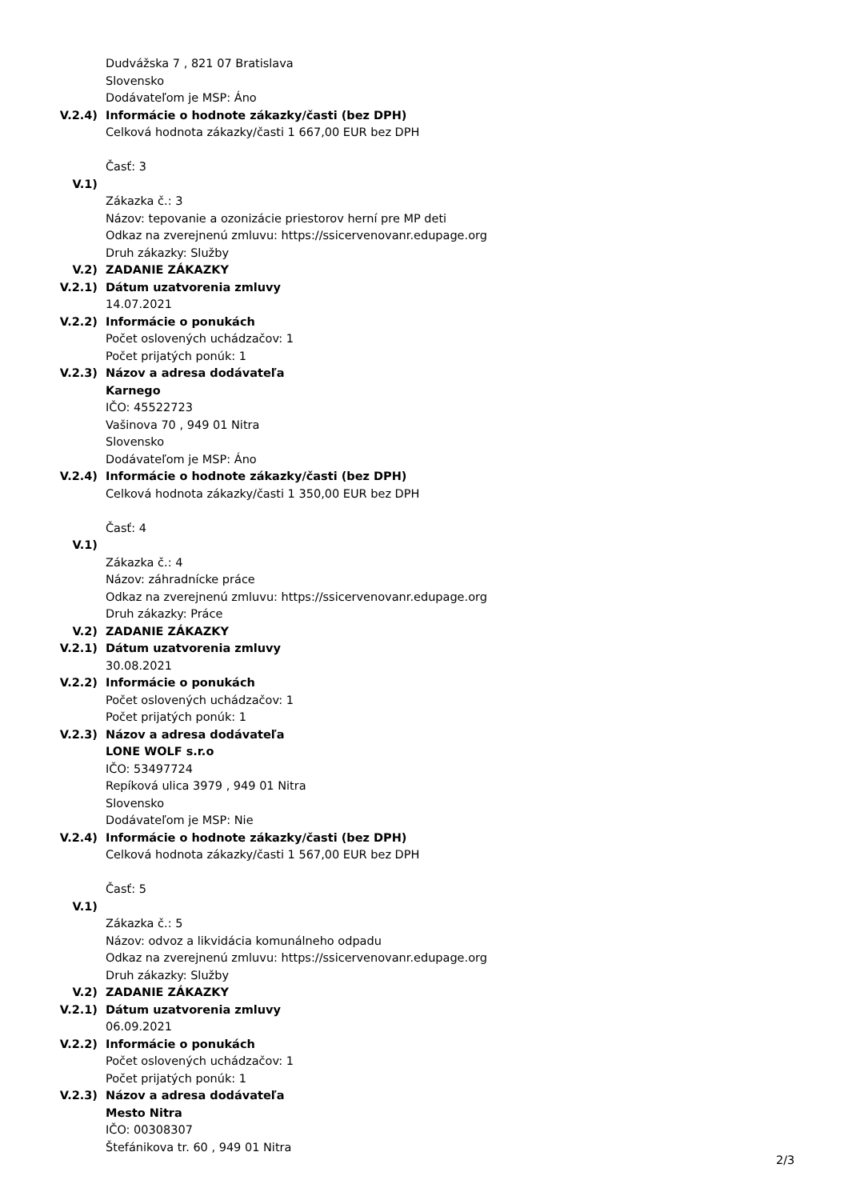Dudvážska 7 , 821 07 Bratislava
Slovensko
Dodávateľom je MSP: Áno
V.2.4) Informácie o hodnote zákazky/časti (bez DPH)
Celková hodnota zákazky/časti 1 667,00 EUR bez DPH
Časť: 3
V.1)
Zákazka č.: 3
Názov: tepovanie a ozonizácie priestorov herní pre MP deti
Odkaz na zverejnenú zmluvu: https://ssicervenovanr.edupage.org
Druh zákazky: Služby
V.2) ZADANIE ZÁKAZKY
V.2.1) Dátum uzatvorenia zmluvy
14.07.2021
V.2.2) Informácie o ponukách
Počet oslovených uchádzačov: 1
Počet prijatých ponúk: 1
V.2.3) Názov a adresa dodávateľa
Karnego
IČO: 45522723
Vašinova 70 , 949 01 Nitra
Slovensko
Dodávateľom je MSP: Áno
V.2.4) Informácie o hodnote zákazky/časti (bez DPH)
Celková hodnota zákazky/časti 1 350,00 EUR bez DPH
Časť: 4
V.1)
Zákazka č.: 4
Názov: záhradnícke práce
Odkaz na zverejnenú zmluvu: https://ssicervenovanr.edupage.org
Druh zákazky: Práce
V.2) ZADANIE ZÁKAZKY
V.2.1) Dátum uzatvorenia zmluvy
30.08.2021
V.2.2) Informácie o ponukách
Počet oslovených uchádzačov: 1
Počet prijatých ponúk: 1
V.2.3) Názov a adresa dodávateľa
LONE WOLF s.r.o
IČO: 53497724
Repíková ulica 3979 , 949 01 Nitra
Slovensko
Dodávateľom je MSP: Nie
V.2.4) Informácie o hodnote zákazky/časti (bez DPH)
Celková hodnota zákazky/časti 1 567,00 EUR bez DPH
Časť: 5
V.1)
Zákazka č.: 5
Názov: odvoz a likvidácia komunálneho odpadu
Odkaz na zverejnenú zmluvu: https://ssicervenovanr.edupage.org
Druh zákazky: Služby
V.2) ZADANIE ZÁKAZKY
V.2.1) Dátum uzatvorenia zmluvy
06.09.2021
V.2.2) Informácie o ponukách
Počet oslovených uchádzačov: 1
Počet prijatých ponúk: 1
V.2.3) Názov a adresa dodávateľa
Mesto Nitra
IČO: 00308307
Štefánikova tr. 60 , 949 01 Nitra
2/3